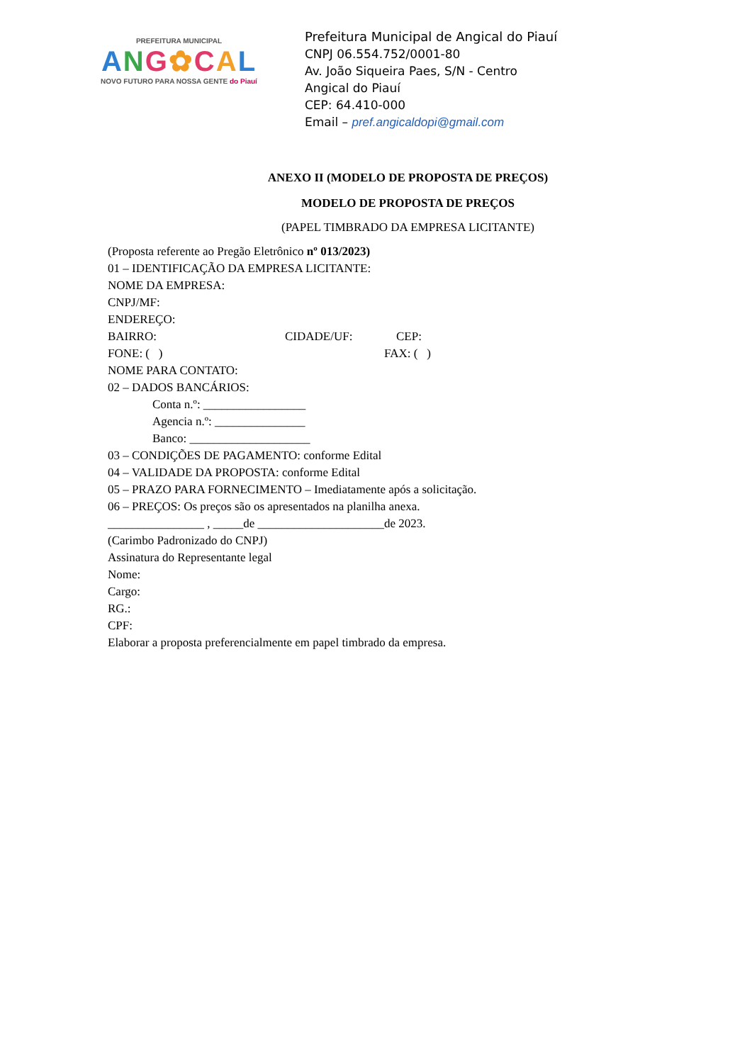PREFEITURA MUNICIPAL
ANG✿CAL
NOVO FUTURO PARA NOSSA GENTE do Piauí
Prefeitura Municipal de Angical do Piauí
CNPJ 06.554.752/0001-80
Av. João Siqueira Paes, S/N - Centro
Angical do Piauí
CEP: 64.410-000
Email – pref.angicaldopi@gmail.com
ANEXO II (MODELO DE PROPOSTA DE PREÇOS)
MODELO DE PROPOSTA DE PREÇOS
(PAPEL TIMBRADO DA EMPRESA LICITANTE)
(Proposta referente ao Pregão Eletrônico nº 013/2023)
01 – IDENTIFICAÇÃO DA EMPRESA LICITANTE:
NOME DA EMPRESA:
CNPJ/MF:
ENDEREÇO:
BAIRRO: CIDADE/UF: CEP:
FONE: ( ) FAX: ( )
NOME PARA CONTATO:
02 – DADOS BANCÁRIOS:
Conta n.º: _________________
Agencia n.º: _______________
Banco: ____________________
03 – CONDIÇÕES DE PAGAMENTO: conforme Edital
04 – VALIDADE DA PROPOSTA: conforme Edital
05 – PRAZO PARA FORNECIMENTO – Imediatamente após a solicitação.
06 – PREÇOS: Os preços são os apresentados na planilha anexa.
________________ , _____de _____________________de 2023.
(Carimbo Padronizado do CNPJ)
Assinatura do Representante legal
Nome:
Cargo:
RG.:
CPF:
Elaborar a proposta preferencialmente em papel timbrado da empresa.